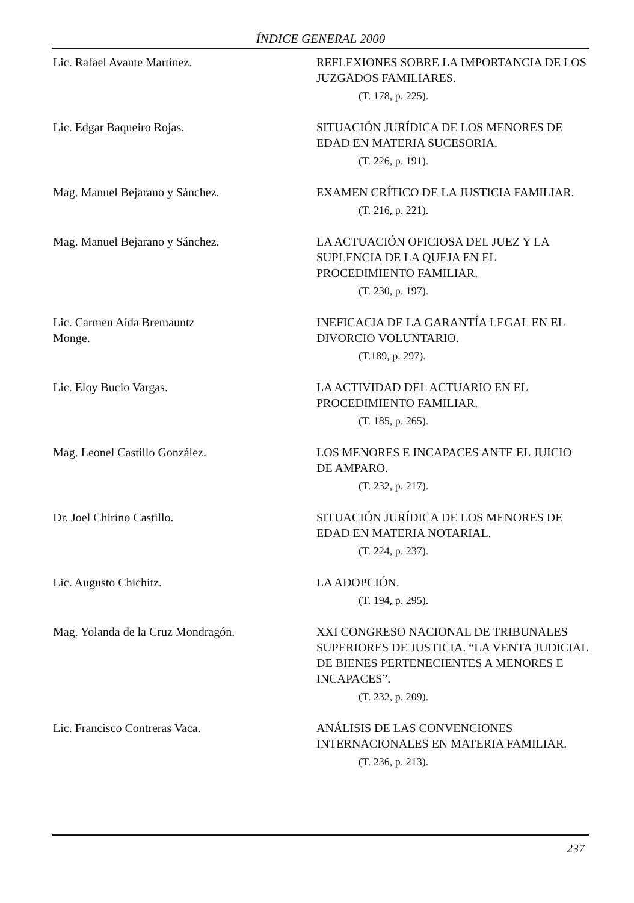ÍNDICE GENERAL 2000
Lic. Rafael Avante Martínez. REFLEXIONES SOBRE LA IMPORTANCIA DE LOS JUZGADOS FAMILIARES.
(T. 178, p. 225).
Lic. Edgar Baqueiro Rojas. SITUACIÓN JURÍDICA DE LOS MENORES DE EDAD EN MATERIA SUCESORIA.
(T. 226, p. 191).
Mag. Manuel Bejarano y Sánchez. EXAMEN CRÍTICO DE LA JUSTICIA FAMILIAR.
(T. 216, p. 221).
Mag. Manuel Bejarano y Sánchez. LA ACTUACIÓN OFICIOSA DEL JUEZ Y LA SUPLENCIA DE LA QUEJA EN EL PROCEDIMIENTO FAMILIAR.
(T. 230, p. 197).
Lic. Carmen Aída Bremauntz
Monge.
INEFICACIA DE LA GARANTÍA LEGAL EN EL DIVORCIO VOLUNTARIO.
(T.189, p. 297).
Lic. Eloy Bucio Vargas. LA ACTIVIDAD DEL ACTUARIO EN EL PROCEDIMIENTO FAMILIAR.
(T. 185, p. 265).
Mag. Leonel Castillo González. LOS MENORES E INCAPACES ANTE EL JUICIO DE AMPARO.
(T. 232, p. 217).
Dr. Joel Chirino Castillo. SITUACIÓN JURÍDICA DE LOS MENORES DE EDAD EN MATERIA NOTARIAL.
(T. 224, p. 237).
Lic. Augusto Chichitz. LA ADOPCIÓN.
(T. 194, p. 295).
Mag. Yolanda de la Cruz Mondragón. XXI CONGRESO NACIONAL DE TRIBUNALES SUPERIORES DE JUSTICIA. “LA VENTA JUDICIAL DE BIENES PERTENECIENTES A MENORES E INCAPACES”.
(T. 232, p. 209).
Lic. Francisco Contreras Vaca. ANÁLISIS DE LAS CONVENCIONES INTERNACIONALES EN MATERIA FAMILIAR.
(T. 236, p. 213).
237